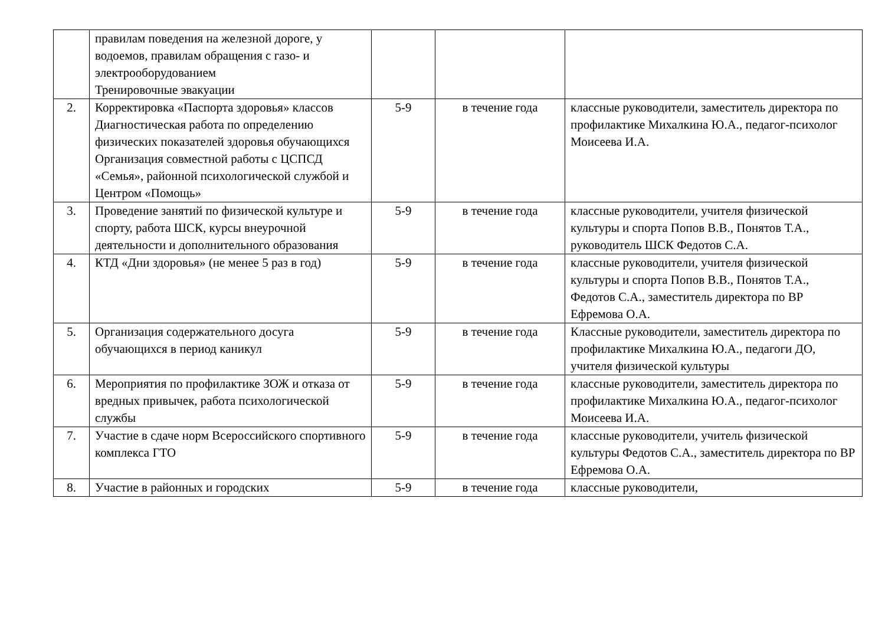| | правилам поведения на железной дороге, у водоемов, правилам обращения с газо- и электрооборудованием Тренировочные эвакуации | | | |
| 2. | Корректировка «Паспорта здоровья» классов Диагностическая работа по определению физических показателей здоровья обучающихся Организация совместной работы с ЦСПСД «Семья», районной психологической службой и Центром «Помощь» | 5-9 | в течение года | классные руководители, заместитель директора по профилактике Михалкина Ю.А., педагог-психолог Моисеева И.А. |
| 3. | Проведение занятий по физической культуре и спорту, работа ШСК, курсы внеурочной деятельности и дополнительного образования | 5-9 | в течение года | классные руководители, учителя физической культуры и спорта Попов В.В., Понятов Т.А., руководитель ШСК Федотов С.А. |
| 4. | КТД «Дни здоровья» (не менее 5 раз в год) | 5-9 | в течение года | классные руководители, учителя физической культуры и спорта Попов В.В., Понятов Т.А., Федотов С.А., заместитель директора по ВР Ефремова О.А. |
| 5. | Организация содержательного досуга обучающихся в период каникул | 5-9 | в течение года | Классные руководители, заместитель директора по профилактике Михалкина Ю.А., педагоги ДО, учителя физической культуры |
| 6. | Мероприятия по профилактике ЗОЖ и отказа от вредных привычек, работа психологической службы | 5-9 | в течение года | классные руководители, заместитель директора по профилактике Михалкина Ю.А., педагог-психолог Моисеева И.А. |
| 7. | Участие в сдаче норм Всероссийского спортивного комплекса ГТО | 5-9 | в течение года | классные руководители, учитель физической культуры Федотов С.А., заместитель директора по ВР Ефремова О.А. |
| 8. | Участие в районных и городских | 5-9 | в течение года | классные руководители, |